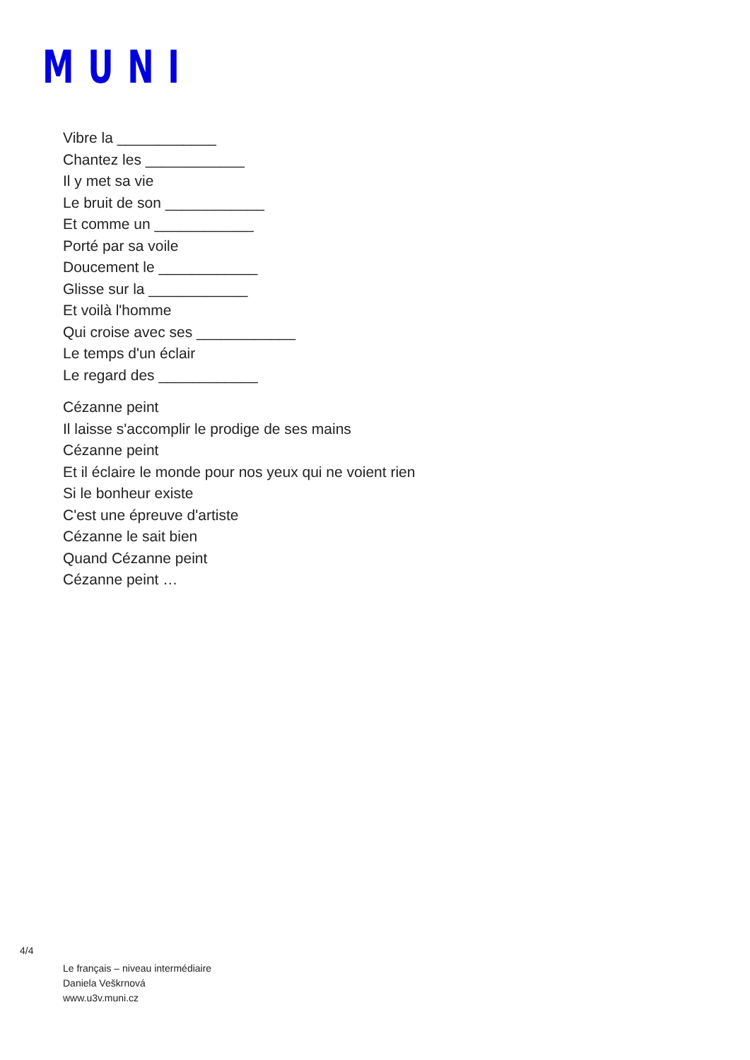MUNI
Vibre la ____________
Chantez les ____________
Il y met sa vie
Le bruit de son ____________
Et comme un ____________
Porté par sa voile
Doucement le ____________
Glisse sur la ____________
Et voilà l'homme
Qui croise avec ses ____________
Le temps d'un éclair
Le regard des ____________
Cézanne peint
Il laisse s'accomplir le prodige de ses mains
Cézanne peint
Et il éclaire le monde pour nos yeux qui ne voient rien
Si le bonheur existe
C'est une épreuve d'artiste
Cézanne le sait bien
Quand Cézanne peint
Cézanne peint …
4/4
Le français – niveau intermédiaire
Daniela Veškrnová
www.u3v.muni.cz